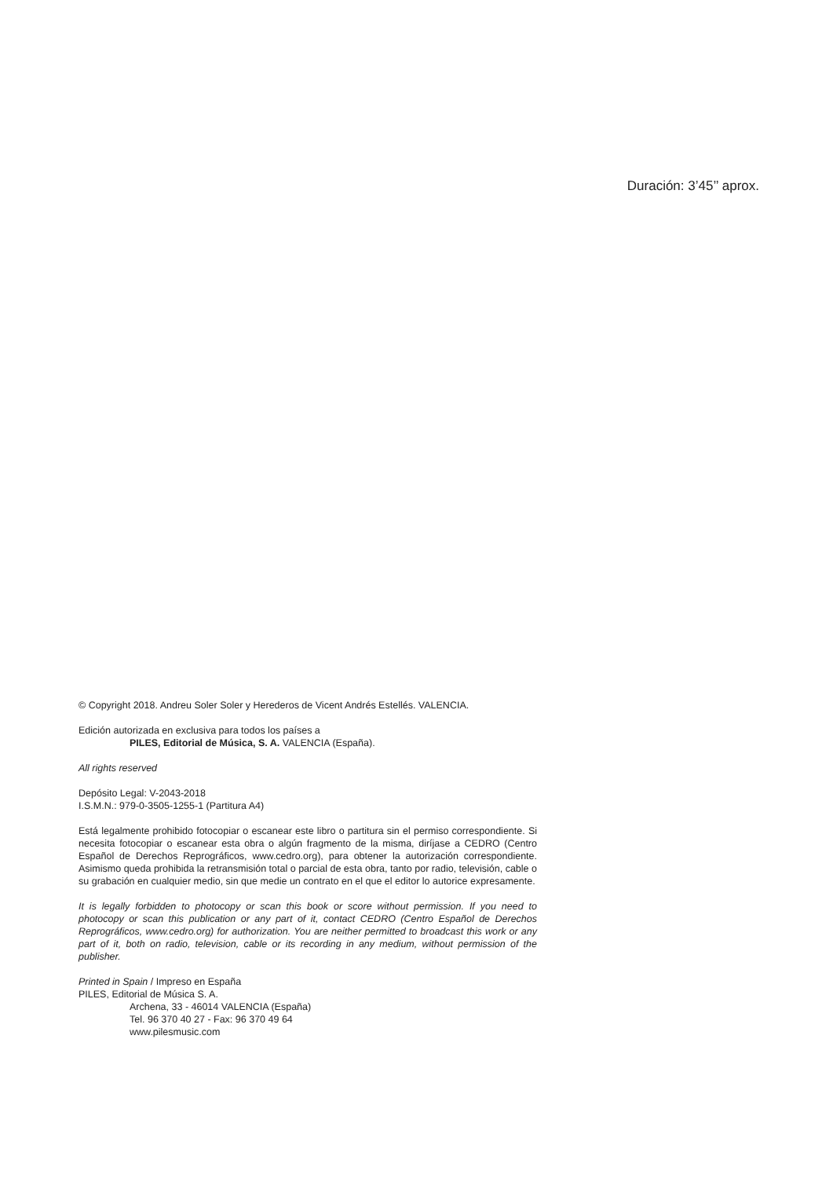Duración: 3’45’’ aprox.
© Copyright 2018. Andreu Soler Soler y Herederos de Vicent Andrés Estellés. VALENCIA.
Edición autorizada en exclusiva para todos los países a
PILES, Editorial de Música, S. A. VALENCIA (España).
All rights reserved
Depósito Legal: V-2043-2018
I.S.M.N.: 979-0-3505-1255-1 (Partitura A4)
Está legalmente prohibido fotocopiar o escanear este libro o partitura sin el permiso correspondiente. Si necesita fotocopiar o escanear esta obra o algún fragmento de la misma, diríjase a CEDRO (Centro Español de Derechos Reprográficos, www.cedro.org), para obtener la autorización correspondiente. Asimismo queda prohibida la retransmisión total o parcial de esta obra, tanto por radio, televisión, cable o su grabación en cualquier medio, sin que medie un contrato en el que el editor lo autorice expresamente.
It is legally forbidden to photocopy or scan this book or score without permission. If you need to photocopy or scan this publication or any part of it, contact CEDRO (Centro Español de Derechos Reprográficos, www.cedro.org) for authorization. You are neither permitted to broadcast this work or any part of it, both on radio, television, cable or its recording in any medium, without permission of the publisher.
Printed in Spain / Impreso en España
PILES, Editorial de Música S. A.
Archena, 33 - 46014 VALENCIA (España)
Tel. 96 370 40 27 - Fax: 96 370 49 64
www.pilesmusic.com